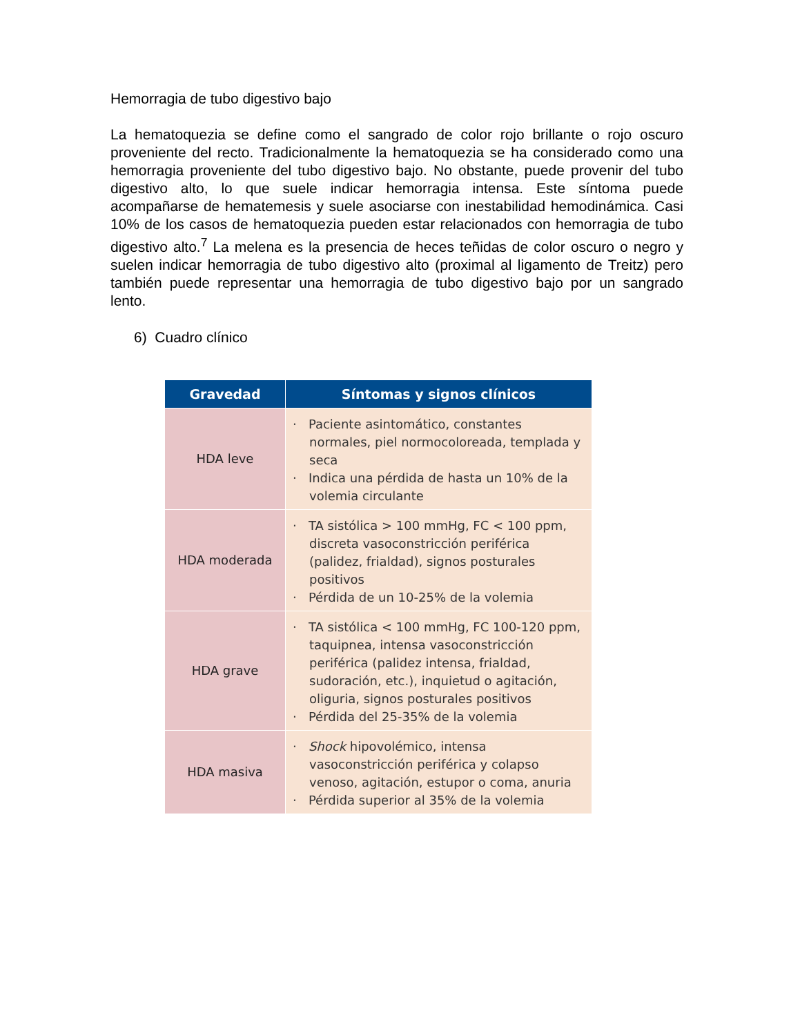Hemorragia de tubo digestivo bajo
La hematoquezia se define como el sangrado de color rojo brillante o rojo oscuro proveniente del recto. Tradicionalmente la hematoquezia se ha considerado como una hemorragia proveniente del tubo digestivo bajo. No obstante, puede provenir del tubo digestivo alto, lo que suele indicar hemorragia intensa. Este síntoma puede acompañarse de hematemesis y suele asociarse con inestabilidad hemodinámica. Casi 10% de los casos de hematoquezia pueden estar relacionados con hemorragia de tubo digestivo alto.<sup>7</sup> La melena es la presencia de heces teñidas de color oscuro o negro y suelen indicar hemorragia de tubo digestivo alto (proximal al ligamento de Treitz) pero también puede representar una hemorragia de tubo digestivo bajo por un sangrado lento.
6) Cuadro clínico
| Gravedad | Síntomas y signos clínicos |
| --- | --- |
| HDA leve | · Paciente asintomático, constantes normales, piel normocoloreada, templada y seca · Indica una pérdida de hasta un 10% de la volemia circulante |
| HDA moderada | · TA sistólica > 100 mmHg, FC < 100 ppm, discreta vasoconstricción periférica (palidez, frialdad), signos posturales positivos · Pérdida de un 10-25% de la volemia |
| HDA grave | · TA sistólica < 100 mmHg, FC 100-120 ppm, taquipnea, intensa vasoconstricción periférica (palidez intensa, frialdad, sudoración, etc.), inquietud o agitación, oliguria, signos posturales positivos · Pérdida del 25-35% de la volemia |
| HDA masiva | · Shock hipovolémico, intensa vasoconstricción periférica y colapso venoso, agitación, estupor o coma, anuria · Pérdida superior al 35% de la volemia |